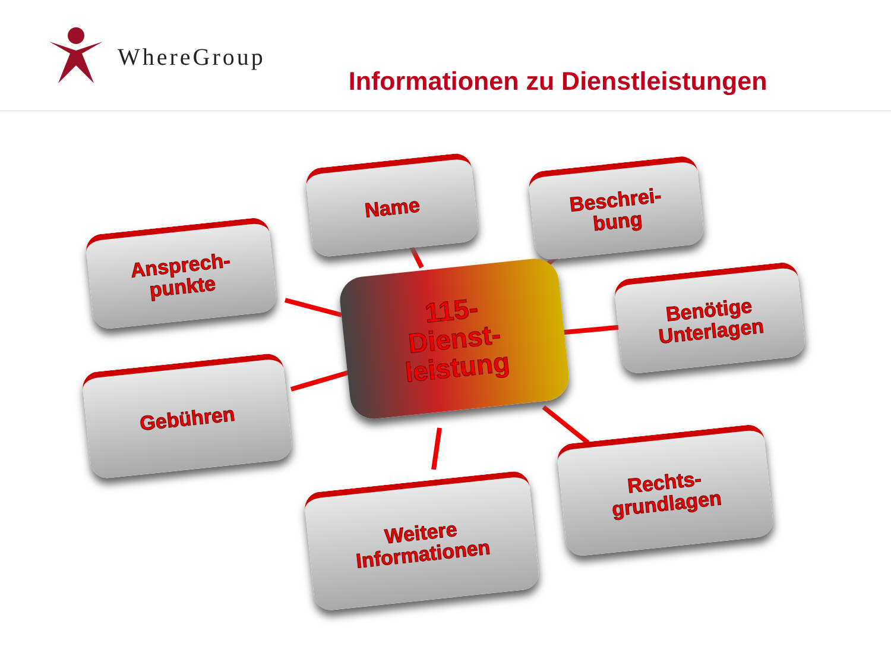WhereGroup
Informationen zu Dienstleistungen
Name
Beschrei-
bung
Ansprech-
punkte
115-
Dienst-
leistung
Benötige
Unterlagen
Gebühren
Rechts-
grundlagen
Weitere
Informationen